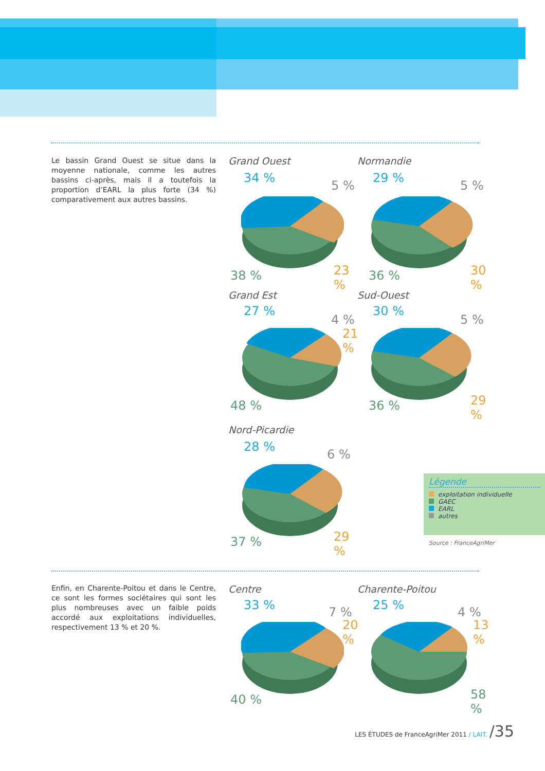Le bassin Grand Ouest se situe dans la moyenne nationale, comme les autres bassins ci-après, mais il a toutefois la proportion d’EARL la plus forte (34 %) comparativement aux autres bassins.
Grand Ouest
34 %
5 %
38 % 23 %
Normandie
29 %
5 %
36 % 30 %
Grand Est
27 %
4 %
21 %
48 %
Sud-Ouest
30 %
5 %
36 % 29 %
Nord-Picardie
28 %
6 %
37 % 29 %
Légende
exploitation individuelle
GAEC
EARL
autres
Source : FranceAgriMer
Enfin, en Charente-Poitou et dans le Centre, ce sont les formes sociétaires qui sont les plus nombreuses avec un faible poids accordé aux exploitations individuelles, respectivement 13 % et 20 %.
Centre
33 % 7 %
20 %
40 %
Charente-Poitou
25 % 4 %
13 %
58 %
LES ÉTUDES de FranceAgriMer 2011 / LAIT. /35